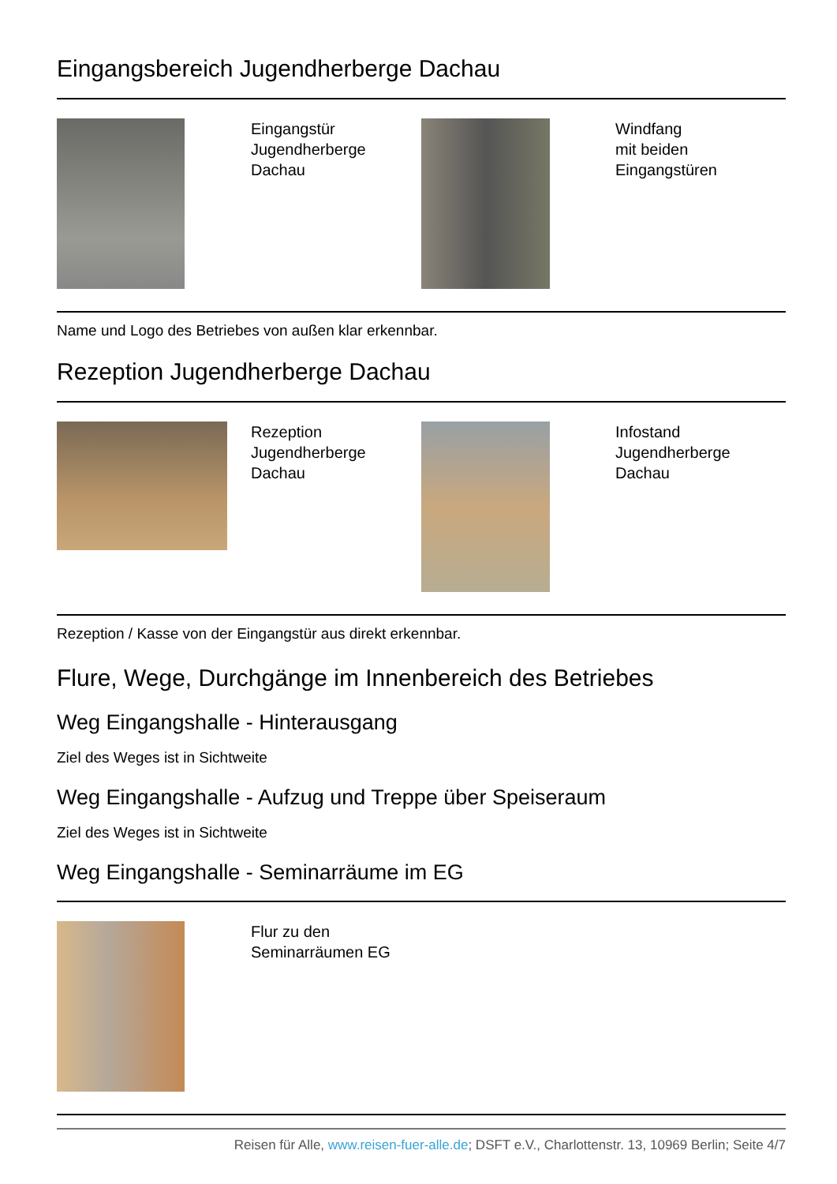Eingangsbereich Jugendherberge Dachau
| | Eingangstür Jugendherberge Dachau | | Windfang mit beiden Eingangstüren |
Name und Logo des Betriebes von außen klar erkennbar.
Rezeption Jugendherberge Dachau
| | Rezeption Jugendherberge Dachau | | Infostand Jugendherberge Dachau |
Rezeption / Kasse von der Eingangstür aus direkt erkennbar.
Flure, Wege, Durchgänge im Innenbereich des Betriebes
Weg Eingangshalle - Hinterausgang
Ziel des Weges ist in Sichtweite
Weg Eingangshalle - Aufzug und Treppe über Speiseraum
Ziel des Weges ist in Sichtweite
Weg Eingangshalle - Seminarräume im EG
| | Flur zu den Seminarräumen EG |
Reisen für Alle, www.reisen-fuer-alle.de; DSFT e.V., Charlottenstr. 13, 10969 Berlin; Seite 4/7